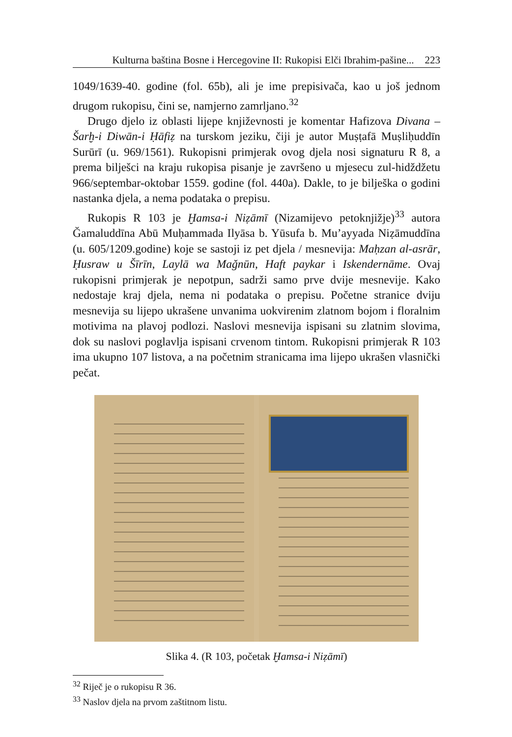Kulturna baština Bosne i Hercegovine II: Rukopisi Elči Ibrahim-pašine... 223
1049/1639-40. godine (fol. 65b), ali je ime prepisivača, kao u još jednom drugom rukopisu, čini se, namjerno zamrljano.<sup>32</sup>
Drugo djelo iz oblasti lijepe književnosti je komentar Hafizova Divana – Šarḫ-i Diwān-i Ḥāfiẓ na turskom jeziku, čiji je autor Muṣṭafā Muṣliḥuddīn Surūrī (u. 969/1561). Rukopisni primjerak ovog djela nosi signaturu R 8, a prema bilješci na kraju rukopisa pisanje je završeno u mjesecu zul-hidždžetu 966/septembar-oktobar 1559. godine (fol. 440a). Dakle, to je bilješka o godini nastanka djela, a nema podataka o prepisu.
Rukopis R 103 je Ḫamsa-i Niẓāmī (Nizamijevo petoknjižje)<sup>33</sup> autora Ǧamaluddīna Abū Muḥammada Ilyāsa b. Yūsufa b. Mu’ayyada Niẓāmuddīna (u. 605/1209.godine) koje se sastoji iz pet djela / mesnevija: Maḥzan al-asrār, Ḥusraw u Šīrīn, Laylā wa Maǧnūn, Haft paykar i Iskendernāme. Ovaj rukopisni primjerak je nepotpun, sadrži samo prve dvije mesnevije. Kako nedostaje kraj djela, nema ni podataka o prepisu. Početne stranice dviju mesnevija su lijepo ukrašene unvanima uokvirenim zlatnom bojom i floralnim motivima na plavoj podlozi. Naslovi mesnevija ispisani su zlatnim slovima, dok su naslovi poglavlja ispisani crvenom tintom. Rukopisni primjerak R 103 ima ukupno 107 listova, a na početnim stranicama ima lijepo ukrašen vlasnički pečat.
Slika 4. (R 103, početak Ḫamsa-i Niẓāmī)
<sup>32</sup> Riječ je o rukopisu R 36.
<sup>33</sup> Naslov djela na prvom zaštitnom listu.